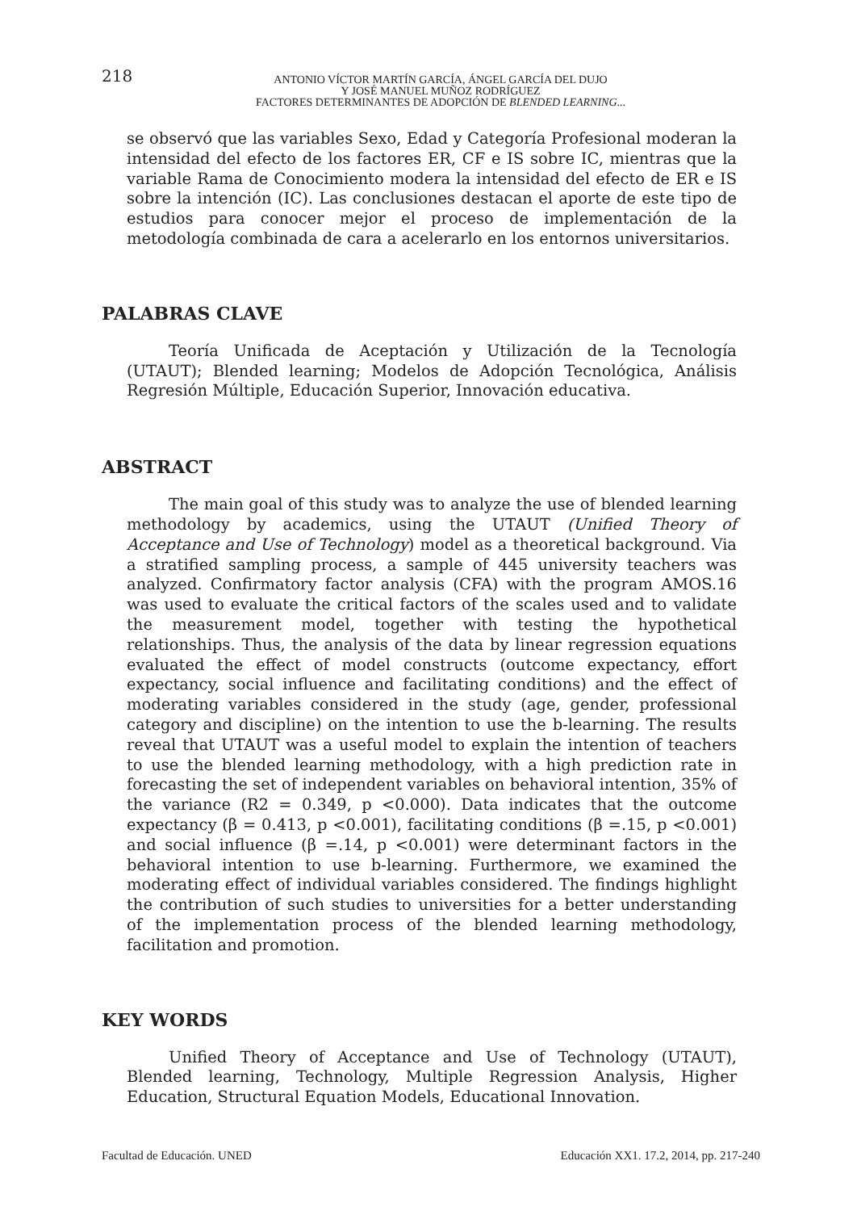218
ANTONIO VÍCTOR MARTÍN GARCÍA, ÁNGEL GARCÍA DEL DUJO
Y JOSÉ MANUEL MUÑOZ RODRÍGUEZ
FACTORES DETERMINANTES DE ADOPCIÓN DE BLENDED LEARNING...
se observó que las variables Sexo, Edad y Categoría Profesional moderan la intensidad del efecto de los factores ER, CF e IS sobre IC, mientras que la variable Rama de Conocimiento modera la intensidad del efecto de ER e IS sobre la intención (IC). Las conclusiones destacan el aporte de este tipo de estudios para conocer mejor el proceso de implementación de la metodología combinada de cara a acelerarlo en los entornos universitarios.
PALABRAS CLAVE
Teoría Unificada de Aceptación y Utilización de la Tecnología (UTAUT); Blended learning; Modelos de Adopción Tecnológica, Análisis Regresión Múltiple, Educación Superior, Innovación educativa.
ABSTRACT
The main goal of this study was to analyze the use of blended learning methodology by academics, using the UTAUT (Unified Theory of Acceptance and Use of Technology) model as a theoretical background. Via a stratified sampling process, a sample of 445 university teachers was analyzed. Confirmatory factor analysis (CFA) with the program AMOS.16 was used to evaluate the critical factors of the scales used and to validate the measurement model, together with testing the hypothetical relationships. Thus, the analysis of the data by linear regression equations evaluated the effect of model constructs (outcome expectancy, effort expectancy, social influence and facilitating conditions) and the effect of moderating variables considered in the study (age, gender, professional category and discipline) on the intention to use the b-learning. The results reveal that UTAUT was a useful model to explain the intention of teachers to use the blended learning methodology, with a high prediction rate in forecasting the set of independent variables on behavioral intention, 35% of the variance (R2 = 0.349, p <0.000). Data indicates that the outcome expectancy (β = 0.413, p <0.001), facilitating conditions (β =.15, p <0.001) and social influence (β =.14, p <0.001) were determinant factors in the behavioral intention to use b-learning. Furthermore, we examined the moderating effect of individual variables considered. The findings highlight the contribution of such studies to universities for a better understanding of the implementation process of the blended learning methodology, facilitation and promotion.
KEY WORDS
Unified Theory of Acceptance and Use of Technology (UTAUT), Blended learning, Technology, Multiple Regression Analysis, Higher Education, Structural Equation Models, Educational Innovation.
Facultad de Educación. UNED Educación XX1. 17.2, 2014, pp. 217-240